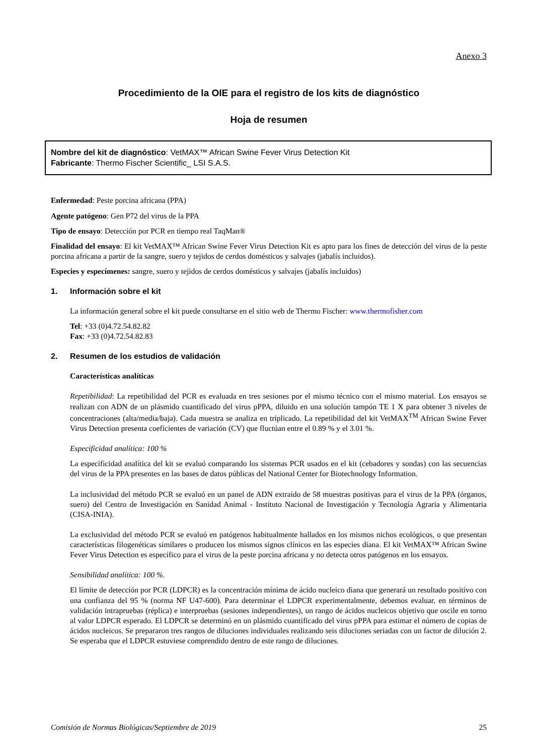Anexo 3
Procedimiento de la OIE para el registro de los kits de diagnóstico
Hoja de resumen
Nombre del kit de diagnóstico: VetMAX™ African Swine Fever Virus Detection Kit
Fabricante: Thermo Fischer Scientific_ LSI S.A.S.
Enfermedad: Peste porcina africana (PPA)
Agente patógeno: Gen P72 del virus de la PPA
Tipo de ensayo: Detección por PCR en tiempo real TaqMan®
Finalidad del ensayo: El kit VetMAX™ African Swine Fever Virus Detection Kit es apto para los fines de detección del virus de la peste porcina africana a partir de la sangre, suero y tejidos de cerdos domésticos y salvajes (jabalís incluidos).
Especies y especímenes: sangre, suero y tejidos de cerdos domésticos y salvajes (jabalís incluidos)
1. Información sobre el kit
La información general sobre el kit puede consultarse en el sitio web de Thermo Fischer: www.thermofisher.com
Tel: +33 (0)4.72.54.82.82
Fax: +33 (0)4.72.54.82.83
2. Resumen de los estudios de validación
Características analíticas
Repetibilidad: La repetibilidad del PCR es evaluada en tres sesiones por el mismo técnico con el mismo material. Los ensayos se realizan con ADN de un plásmido cuantificado del virus pPPA, diluido en una solución tampón TE 1 X para obtener 3 niveles de concentraciones (alta/media/baja). Cada muestra se analiza en triplicado. La repetibilidad del kit VetMAX<sup>TM</sup> African Swine Fever Virus Detection presenta coeficientes de variación (CV) que fluctúan entre el 0.89 % y el 3.01 %.
Especificidad analítica: 100 %
La especificidad analítica del kit se evaluó comparando los sistemas PCR usados en el kit (cebadores y sondas) con las secuencias del virus de la PPA presentes en las bases de datos públicas del National Center for Biotechnology Information.
La inclusividad del método PCR se evaluó en un panel de ADN extraído de 58 muestras positivas para el virus de la PPA (órganos, suero) del Centro de Investigación en Sanidad Animal - Instituto Nacional de Investigación y Tecnología Agraria y Alimentaria (CISA-INIA).
La exclusividad del método PCR se evaluó en patógenos habitualmente hallados en los mismos nichos ecológicos, o que presentan características filogenéticas similares o producen los mismos signos clínicos en las especies diana. El kit VetMAX™ African Swine Fever Virus Detection es específico para el virus de la peste porcina africana y no detecta otros patógenos en los ensayos.
Sensibilidad analítica: 100 %.
El límite de detección por PCR (LDPCR) es la concentración mínima de ácido nucleico diana que generará un resultado positivo con una confianza del 95 % (norma NF U47-600). Para determinar el LDPCR experimentalmente, debemos evaluar, en términos de validación intrapruebas (réplica) e interpruebas (sesiones independientes), un rango de ácidos nucleicos objetivo que oscile en torno al valor LDPCR esperado. El LDPCR se determinó en un plásmido cuantificado del virus pPPA para estimar el número de copias de ácidos nucleicos. Se prepararon tres rangos de diluciones individuales realizando seis diluciones seriadas con un factor de dilución 2. Se esperaba que el LDPCR estuviese comprendido dentro de este rango de diluciones.
Comisión de Normas Biológicas/Septiembre de 2019 25